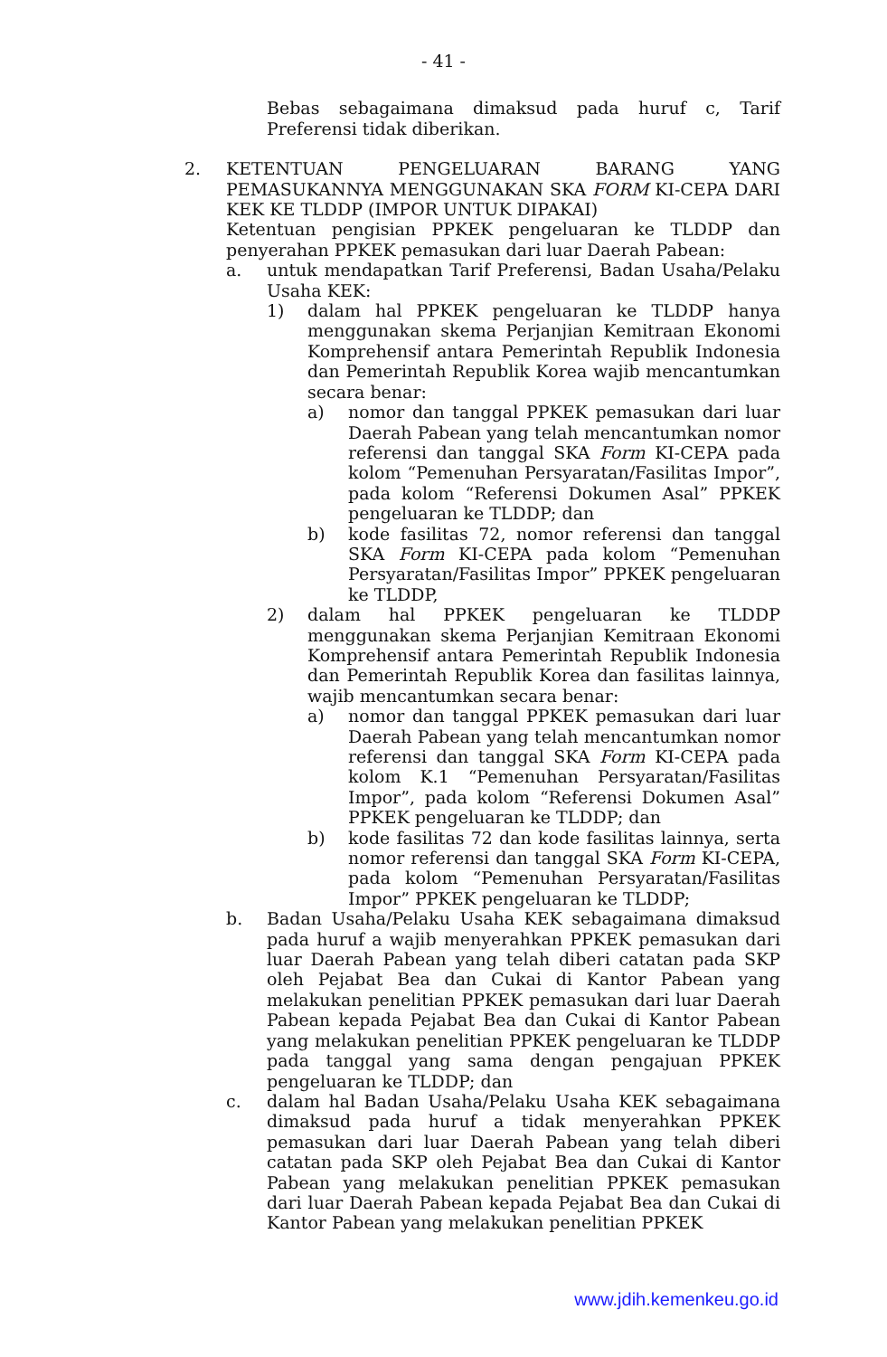- 41 -
Bebas sebagaimana dimaksud pada huruf c, Tarif Preferensi tidak diberikan.
2. KETENTUAN PENGELUARAN BARANG YANG PEMASUKANNYA MENGGUNAKAN SKA FORM KI-CEPA DARI KEK KE TLDDP (IMPOR UNTUK DIPAKAI)
Ketentuan pengisian PPKEK pengeluaran ke TLDDP dan penyerahan PPKEK pemasukan dari luar Daerah Pabean:
a. untuk mendapatkan Tarif Preferensi, Badan Usaha/Pelaku Usaha KEK:
1) dalam hal PPKEK pengeluaran ke TLDDP hanya menggunakan skema Perjanjian Kemitraan Ekonomi Komprehensif antara Pemerintah Republik Indonesia dan Pemerintah Republik Korea wajib mencantumkan secara benar:
a) nomor dan tanggal PPKEK pemasukan dari luar Daerah Pabean yang telah mencantumkan nomor referensi dan tanggal SKA Form KI-CEPA pada kolom “Pemenuhan Persyaratan/Fasilitas Impor”, pada kolom “Referensi Dokumen Asal” PPKEK pengeluaran ke TLDDP; dan
b) kode fasilitas 72, nomor referensi dan tanggal SKA Form KI-CEPA pada kolom “Pemenuhan Persyaratan/Fasilitas Impor” PPKEK pengeluaran ke TLDDP,
2) dalam hal PPKEK pengeluaran ke TLDDP menggunakan skema Perjanjian Kemitraan Ekonomi Komprehensif antara Pemerintah Republik Indonesia dan Pemerintah Republik Korea dan fasilitas lainnya, wajib mencantumkan secara benar:
a) nomor dan tanggal PPKEK pemasukan dari luar Daerah Pabean yang telah mencantumkan nomor referensi dan tanggal SKA Form KI-CEPA pada kolom K.1 “Pemenuhan Persyaratan/Fasilitas Impor”, pada kolom “Referensi Dokumen Asal” PPKEK pengeluaran ke TLDDP; dan
b) kode fasilitas 72 dan kode fasilitas lainnya, serta nomor referensi dan tanggal SKA Form KI-CEPA, pada kolom “Pemenuhan Persyaratan/Fasilitas Impor” PPKEK pengeluaran ke TLDDP;
b. Badan Usaha/Pelaku Usaha KEK sebagaimana dimaksud pada huruf a wajib menyerahkan PPKEK pemasukan dari luar Daerah Pabean yang telah diberi catatan pada SKP oleh Pejabat Bea dan Cukai di Kantor Pabean yang melakukan penelitian PPKEK pemasukan dari luar Daerah Pabean kepada Pejabat Bea dan Cukai di Kantor Pabean yang melakukan penelitian PPKEK pengeluaran ke TLDDP pada tanggal yang sama dengan pengajuan PPKEK pengeluaran ke TLDDP; dan
c. dalam hal Badan Usaha/Pelaku Usaha KEK sebagaimana dimaksud pada huruf a tidak menyerahkan PPKEK pemasukan dari luar Daerah Pabean yang telah diberi catatan pada SKP oleh Pejabat Bea dan Cukai di Kantor Pabean yang melakukan penelitian PPKEK pemasukan dari luar Daerah Pabean kepada Pejabat Bea dan Cukai di Kantor Pabean yang melakukan penelitian PPKEK
www.jdih.kemenkeu.go.id